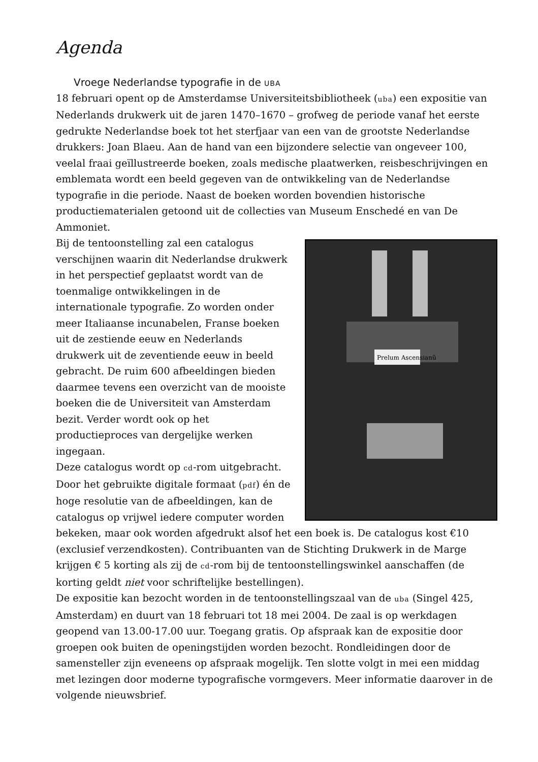Agenda
Vroege Nederlandse typografie in de UBA
18 februari opent op de Amsterdamse Universiteitsbibliotheek (uba) een expositie van Nederlands drukwerk uit de jaren 1470–1670 – grofweg de periode vanaf het eerste gedrukte Nederlandse boek tot het sterfjaar van een van de grootste Nederlandse drukkers: Joan Blaeu. Aan de hand van een bijzondere selectie van ongeveer 100, veelal fraai geïllustreerde boeken, zoals medische plaatwerken, reisbeschrijvingen en emblemata wordt een beeld gegeven van de ontwikkeling van de Nederlandse typografie in die periode. Naast de boeken worden bovendien historische productiematerialen getoond uit de collecties van Museum Enschedé en van De Ammoniet.
Prelum Ascensianũ
Bij de tentoonstelling zal een catalogus verschijnen waarin dit Nederlandse drukwerk in het perspectief geplaatst wordt van de toenmalige ontwikkelingen in de internationale typografie. Zo worden onder meer Italiaanse incunabelen, Franse boeken uit de zestiende eeuw en Nederlands drukwerk uit de zeventiende eeuw in beeld gebracht. De ruim 600 afbeeldingen bieden daarmee tevens een overzicht van de mooiste boeken die de Universiteit van Amsterdam bezit. Verder wordt ook op het productieproces van dergelijke werken ingegaan.
Deze catalogus wordt op cd-rom uitgebracht. Door het gebruikte digitale formaat (pdf) én de hoge resolutie van de afbeeldingen, kan de catalogus op vrijwel iedere computer worden bekeken, maar ook worden afgedrukt alsof het een boek is. De catalogus kost €10 (exclusief verzendkosten). Contribuanten van de Stichting Drukwerk in de Marge krijgen € 5 korting als zij de cd-rom bij de tentoonstellingswinkel aanschaffen (de korting geldt niet voor schriftelijke bestellingen).
De expositie kan bezocht worden in de tentoonstellingszaal van de uba (Singel 425, Amsterdam) en duurt van 18 februari tot 18 mei 2004. De zaal is op werkdagen geopend van 13.00-17.00 uur. Toegang gratis. Op afspraak kan de expositie door groepen ook buiten de openingstijden worden bezocht. Rondleidingen door de samensteller zijn eveneens op afspraak mogelijk. Ten slotte volgt in mei een middag met lezingen door moderne typografische vormgevers. Meer informatie daarover in de volgende nieuwsbrief.